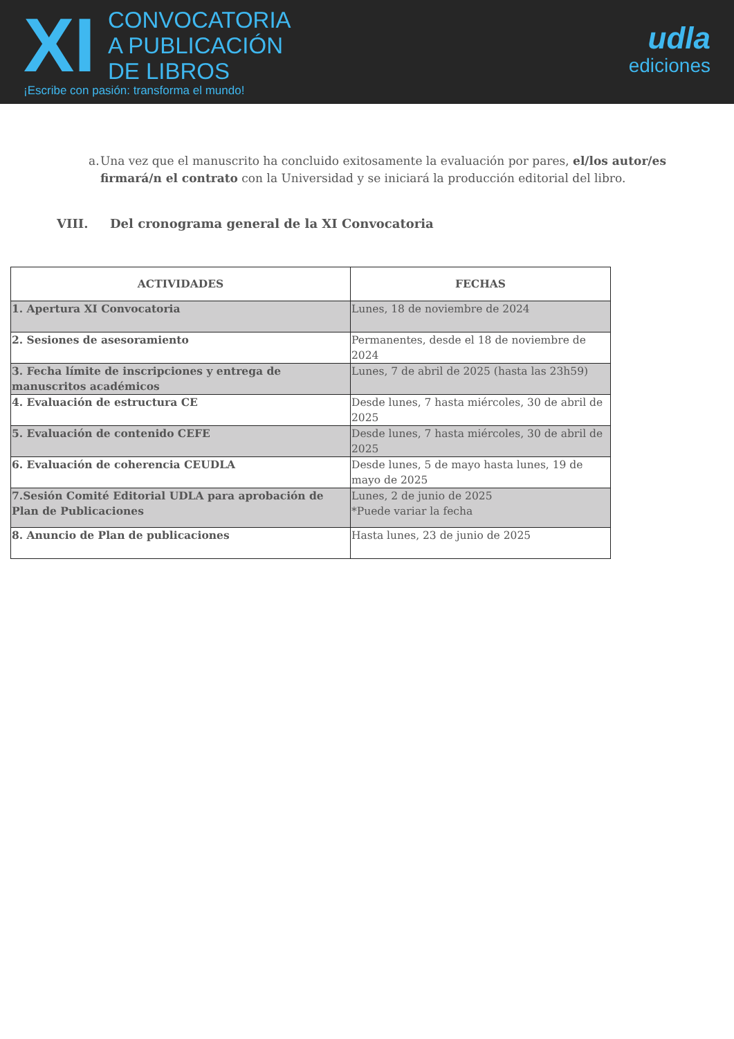XI
CONVOCATORIA
A PUBLICACIÓN
DE LIBROS
¡Escribe con pasión: transforma el mundo!
udla
ediciones
a. Una vez que el manuscrito ha concluido exitosamente la evaluación por pares, el/los autor/es firmará/n el contrato con la Universidad y se iniciará la producción editorial del libro.
VIII. Del cronograma general de la XI Convocatoria
| ACTIVIDADES | FECHAS |
| --- | --- |
| 1. Apertura XI Convocatoria | Lunes, 18 de noviembre de 2024 |
| 2. Sesiones de asesoramiento | Permanentes, desde el 18 de noviembre de 2024 |
| 3. Fecha límite de inscripciones y entrega de manuscritos académicos | Lunes, 7 de abril de 2025 (hasta las 23h59) |
| 4. Evaluación de estructura CE | Desde lunes, 7 hasta miércoles, 30 de abril de 2025 |
| 5. Evaluación de contenido CEFE | Desde lunes, 7 hasta miércoles, 30 de abril de 2025 |
| 6. Evaluación de coherencia CEUDLA | Desde lunes, 5 de mayo hasta lunes, 19 de mayo de 2025 |
| 7.Sesión Comité Editorial UDLA para aprobación de Plan de Publicaciones | Lunes, 2 de junio de 2025 *Puede variar la fecha |
| 8. Anuncio de Plan de publicaciones | Hasta lunes, 23 de junio de 2025 |